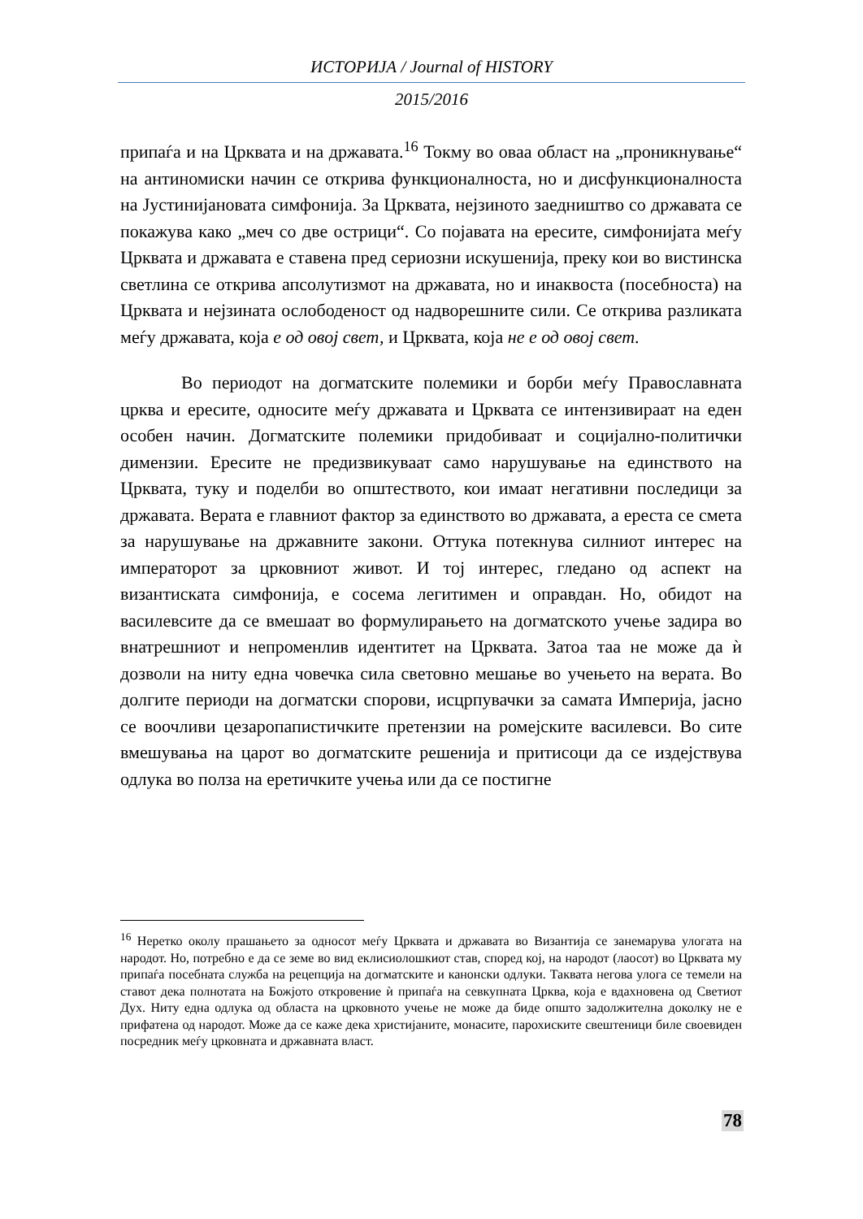ИСТОРИЈА / Journal of HISTORY
2015/2016
припаѓа и на Црквата и на државата.<sup>16</sup> Токму во оваа област на „проникнување“ на антиномиски начин се открива функционалноста, но и дисфункционалноста на Јустинијановата симфонија. За Црквата, нејзиното заедништво со државата се покажува како „меч со две острици“. Со појавата на ересите, симфонијата меѓу Црквата и државата е ставена пред сериозни искушенија, преку кои во вистинска светлина се открива апсолутизмот на државата, но и инаквоста (посебноста) на Црквата и нејзината ослободеност од надворешните сили. Се открива разликата меѓу државата, која е од овој свет, и Црквата, која не е од овој свет.
Во периодот на догматските полемики и борби меѓу Православната црква и ересите, односите меѓу државата и Црквата се интензивираат на еден особен начин. Догматските полемики придобиваат и социјално-политички димензии. Ересите не предизвикуваат само нарушување на единството на Црквата, туку и поделби во општеството, кои имаат негативни последици за државата. Верата е главниот фактор за единството во државата, а ереста се смета за нарушување на државните закони. Оттука потекнува силниот интерес на императорот за црковниот живот. И тој интерес, гледано од аспект на византиската симфонија, е сосема легитимен и оправдан. Но, обидот на василевсите да се вмешаат во формулирањето на догматското учење задира во внатрешниот и непроменлив идентитет на Црквата. Затоа таа не може да ѝ дозволи на ниту една човечка сила световно мешање во учењето на верата. Во долгите периоди на догматски спорови, исцрпувачки за самата Империја, јасно се воочливи цезаропапистичките претензии на ромејските василевси. Во сите вмешувања на царот во догматските решенија и притисоци да се издејствува одлука во полза на еретичките учења или да се постигне
<sup>16</sup> Неретко околу прашањето за односот меѓу Црквата и државата во Византија се занемарува улогата на народот. Но, потребно е да се земе во вид еклисиолошкиот став, според кој, на народот (лаосот) во Црквата му припаѓа посебната служба на рецепција на догматските и канонски одлуки. Таквата негова улога се темели на ставот дека полнотата на Божјото откровение ѝ припаѓа на севкупната Црква, која е вдахновена од Светиот Дух. Ниту една одлука од областа на црковното учење не може да биде општо задолжителна доколку не е прифатена од народот. Може да се каже дека христијаните, монасите, парохиските свештеници биле своевиден посредник меѓу црковната и државната власт.
78